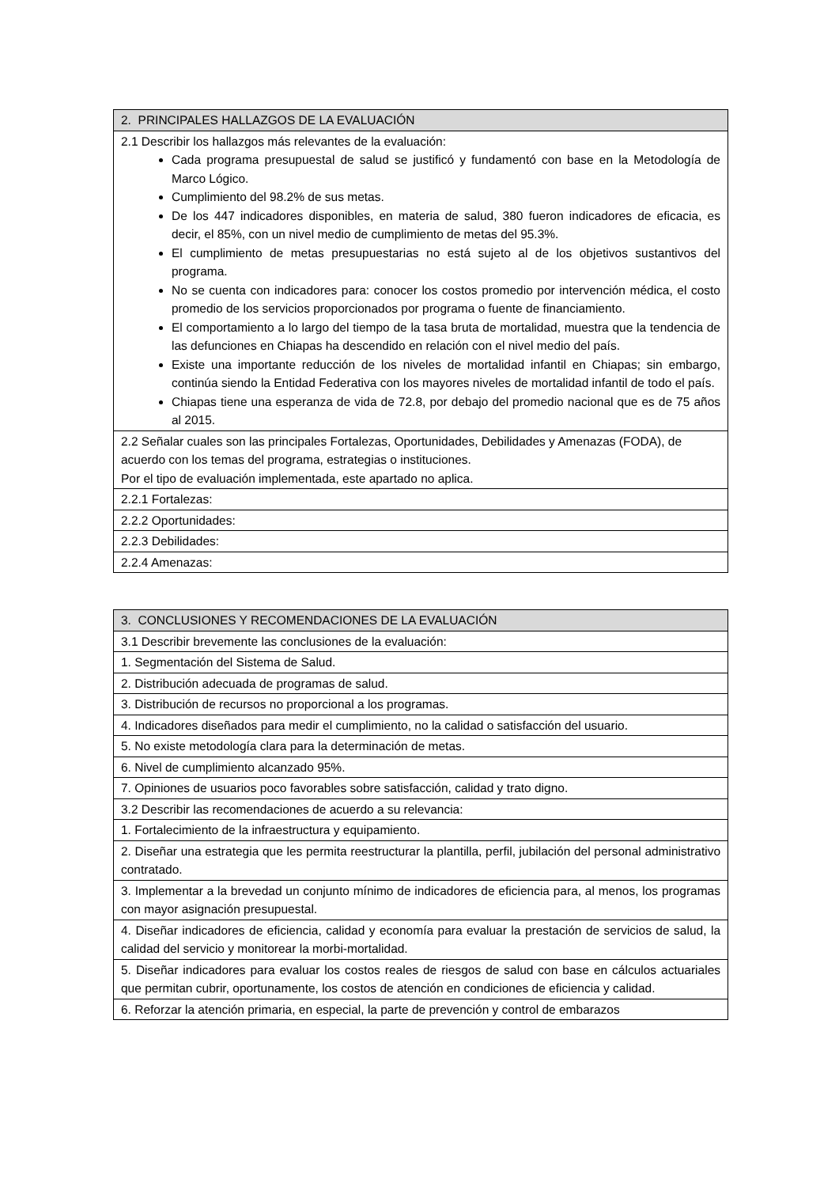| 2. PRINCIPALES HALLAZGOS DE LA EVALUACIÓN |
| --- |
| 2.1 Describir los hallazgos más relevantes de la evaluación: Cada programa presupuestal de salud se justificó y fundamentó con base en la Metodología de Marco Lógico. Cumplimiento del 98.2% de sus metas. De los 447 indicadores disponibles, en materia de salud, 380 fueron indicadores de eficacia, es decir, el 85%, con un nivel medio de cumplimiento de metas del 95.3%. El cumplimiento de metas presupuestarias no está sujeto al de los objetivos sustantivos del programa. No se cuenta con indicadores para: conocer los costos promedio por intervención médica, el costo promedio de los servicios proporcionados por programa o fuente de financiamiento. El comportamiento a lo largo del tiempo de la tasa bruta de mortalidad, muestra que la tendencia de las defunciones en Chiapas ha descendido en relación con el nivel medio del país. Existe una importante reducción de los niveles de mortalidad infantil en Chiapas; sin embargo, continúa siendo la Entidad Federativa con los mayores niveles de mortalidad infantil de todo el país. Chiapas tiene una esperanza de vida de 72.8, por debajo del promedio nacional que es de 75 años al 2015. |
| 2.2 Señalar cuales son las principales Fortalezas, Oportunidades, Debilidades y Amenazas (FODA), de acuerdo con los temas del programa, estrategias o instituciones. Por el tipo de evaluación implementada, este apartado no aplica. |
| 2.2.1 Fortalezas: |
| 2.2.2 Oportunidades: |
| 2.2.3 Debilidades: |
| 2.2.4 Amenazas: |
| 3. CONCLUSIONES Y RECOMENDACIONES DE LA EVALUACIÓN |
| --- |
| 3.1 Describir brevemente las conclusiones de la evaluación: |
| 1. Segmentación del Sistema de Salud. |
| 2. Distribución adecuada de programas de salud. |
| 3. Distribución de recursos no proporcional a los programas. |
| 4. Indicadores diseñados para medir el cumplimiento, no la calidad o satisfacción del usuario. |
| 5. No existe metodología clara para la determinación de metas. |
| 6. Nivel de cumplimiento alcanzado 95%. |
| 7. Opiniones de usuarios poco favorables sobre satisfacción, calidad y trato digno. |
| 3.2 Describir las recomendaciones de acuerdo a su relevancia: |
| 1. Fortalecimiento de la infraestructura y equipamiento. |
| 2. Diseñar una estrategia que les permita reestructurar la plantilla, perfil, jubilación del personal administrativo contratado. |
| 3. Implementar a la brevedad un conjunto mínimo de indicadores de eficiencia para, al menos, los programas con mayor asignación presupuestal. |
| 4. Diseñar indicadores de eficiencia, calidad y economía para evaluar la prestación de servicios de salud, la calidad del servicio y monitorear la morbi-mortalidad. |
| 5. Diseñar indicadores para evaluar los costos reales de riesgos de salud con base en cálculos actuariales que permitan cubrir, oportunamente, los costos de atención en condiciones de eficiencia y calidad. |
| 6. Reforzar la atención primaria, en especial, la parte de prevención y control de embarazos |